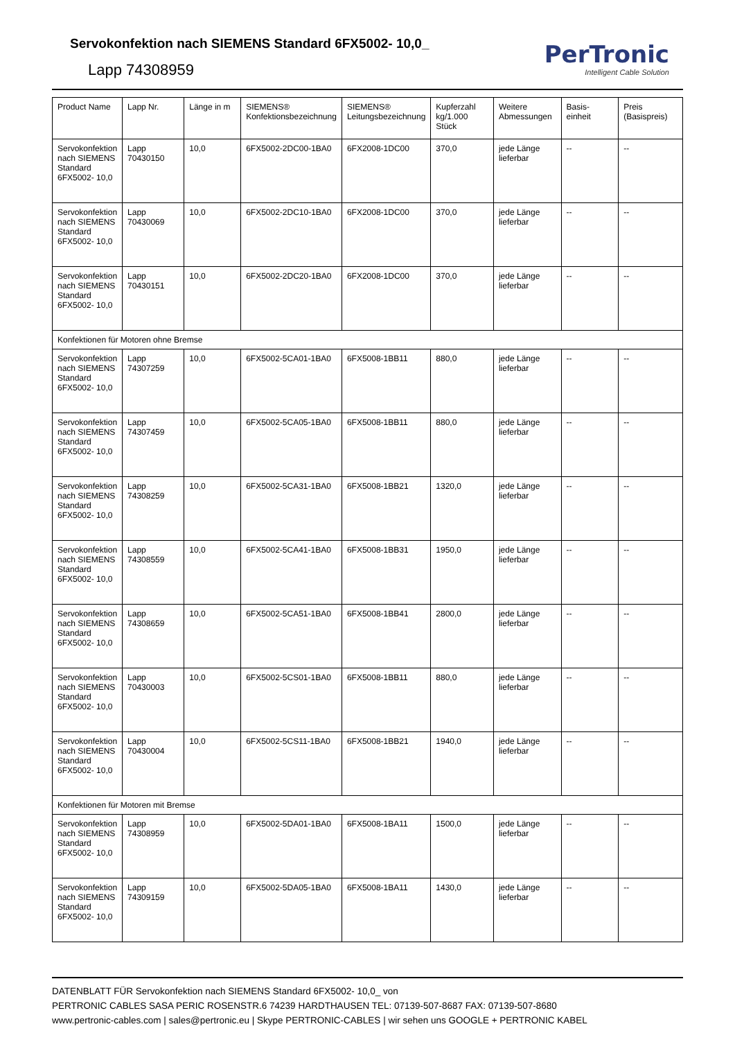Servokonfektion nach SIEMENS Standard 6FX5002- 10,0_
Lapp 74308959
PerTronic
Intelligent Cable Solution
| Product Name | Lapp Nr. | Länge in m | SIEMENS® Konfektionsbezeichnung | SIEMENS® Leitungsbezeichnung | Kupferzahl kg/1.000 Stück | Weitere Abmessungen | Basis-einheit | Preis (Basispreis) |
| --- | --- | --- | --- | --- | --- | --- | --- | --- |
| Servokonfektion nach SIEMENS Standard 6FX5002- 10,0 | Lapp 70430150 | 10,0 | 6FX5002-2DC00-1BA0 | 6FX2008-1DC00 | 370,0 | jede Länge lieferbar | -- | -- |
| Servokonfektion nach SIEMENS Standard 6FX5002- 10,0 | Lapp 70430069 | 10,0 | 6FX5002-2DC10-1BA0 | 6FX2008-1DC00 | 370,0 | jede Länge lieferbar | -- | -- |
| Servokonfektion nach SIEMENS Standard 6FX5002- 10,0 | Lapp 70430151 | 10,0 | 6FX5002-2DC20-1BA0 | 6FX2008-1DC00 | 370,0 | jede Länge lieferbar | -- | -- |
| Konfektionen für Motoren ohne Bremse | | | | | | | | |
| Servokonfektion nach SIEMENS Standard 6FX5002- 10,0 | Lapp 74307259 | 10,0 | 6FX5002-5CA01-1BA0 | 6FX5008-1BB11 | 880,0 | jede Länge lieferbar | -- | -- |
| Servokonfektion nach SIEMENS Standard 6FX5002- 10,0 | Lapp 74307459 | 10,0 | 6FX5002-5CA05-1BA0 | 6FX5008-1BB11 | 880,0 | jede Länge lieferbar | -- | -- |
| Servokonfektion nach SIEMENS Standard 6FX5002- 10,0 | Lapp 74308259 | 10,0 | 6FX5002-5CA31-1BA0 | 6FX5008-1BB21 | 1320,0 | jede Länge lieferbar | -- | -- |
| Servokonfektion nach SIEMENS Standard 6FX5002- 10,0 | Lapp 74308559 | 10,0 | 6FX5002-5CA41-1BA0 | 6FX5008-1BB31 | 1950,0 | jede Länge lieferbar | -- | -- |
| Servokonfektion nach SIEMENS Standard 6FX5002- 10,0 | Lapp 74308659 | 10,0 | 6FX5002-5CA51-1BA0 | 6FX5008-1BB41 | 2800,0 | jede Länge lieferbar | -- | -- |
| Servokonfektion nach SIEMENS Standard 6FX5002- 10,0 | Lapp 70430003 | 10,0 | 6FX5002-5CS01-1BA0 | 6FX5008-1BB11 | 880,0 | jede Länge lieferbar | -- | -- |
| Servokonfektion nach SIEMENS Standard 6FX5002- 10,0 | Lapp 70430004 | 10,0 | 6FX5002-5CS11-1BA0 | 6FX5008-1BB21 | 1940,0 | jede Länge lieferbar | -- | -- |
| Konfektionen für Motoren mit Bremse | | | | | | | | |
| Servokonfektion nach SIEMENS Standard 6FX5002- 10,0 | Lapp 74308959 | 10,0 | 6FX5002-5DA01-1BA0 | 6FX5008-1BA11 | 1500,0 | jede Länge lieferbar | -- | -- |
| Servokonfektion nach SIEMENS Standard 6FX5002- 10,0 | Lapp 74309159 | 10,0 | 6FX5002-5DA05-1BA0 | 6FX5008-1BA11 | 1430,0 | jede Länge lieferbar | -- | -- |
DATENBLATT FÜR Servokonfektion nach SIEMENS Standard 6FX5002- 10,0_ von
PERTRONIC CABLES SASA PERIC ROSENSTR.6 74239 HARDTHAUSEN TEL: 07139-507-8687 FAX: 07139-507-8680
www.pertronic-cables.com | sales@pertronic.eu | Skype PERTRONIC-CABLES | wir sehen uns GOOGLE + PERTRONIC KABEL